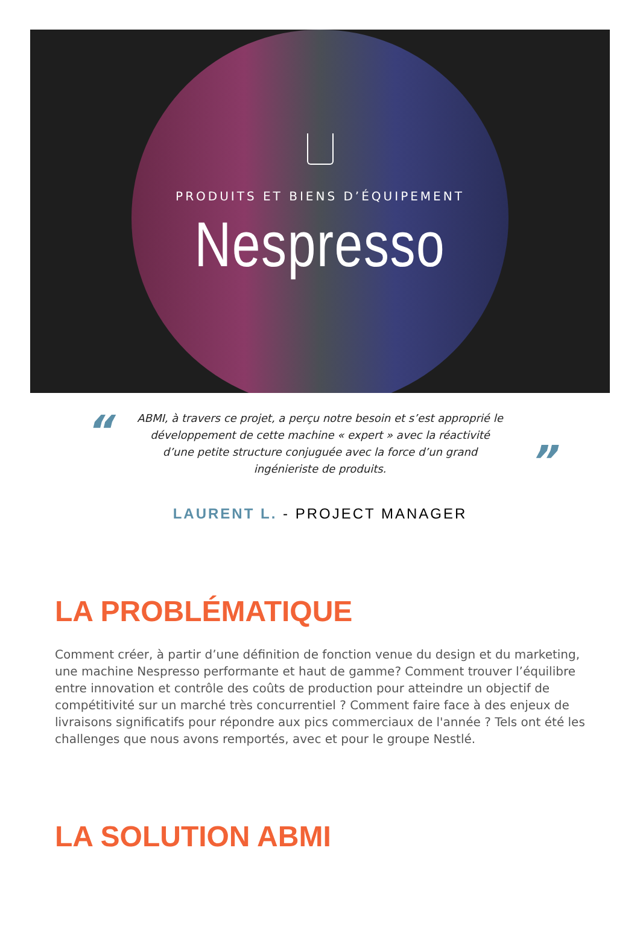PRODUITS ET BIENS D’ÉQUIPEMENT
Nespresso
“
ABMI, à travers ce projet, a perçu notre besoin et s’est approprié le développement de cette machine « expert » avec la réactivité d’une petite structure conjuguée avec la force d’un grand ingénieriste de produits.
”
LAURENT L. - PROJECT MANAGER
LA PROBLÉMATIQUE
Comment créer, à partir d’une définition de fonction venue du design et du marketing, une machine Nespresso performante et haut de gamme? Comment trouver l’équilibre entre innovation et contrôle des coûts de production pour atteindre un objectif de compétitivité sur un marché très concurrentiel ? Comment faire face à des enjeux de livraisons significatifs pour répondre aux pics commerciaux de l'année ? Tels ont été les challenges que nous avons remportés, avec et pour le groupe Nestlé.
LA SOLUTION ABMI